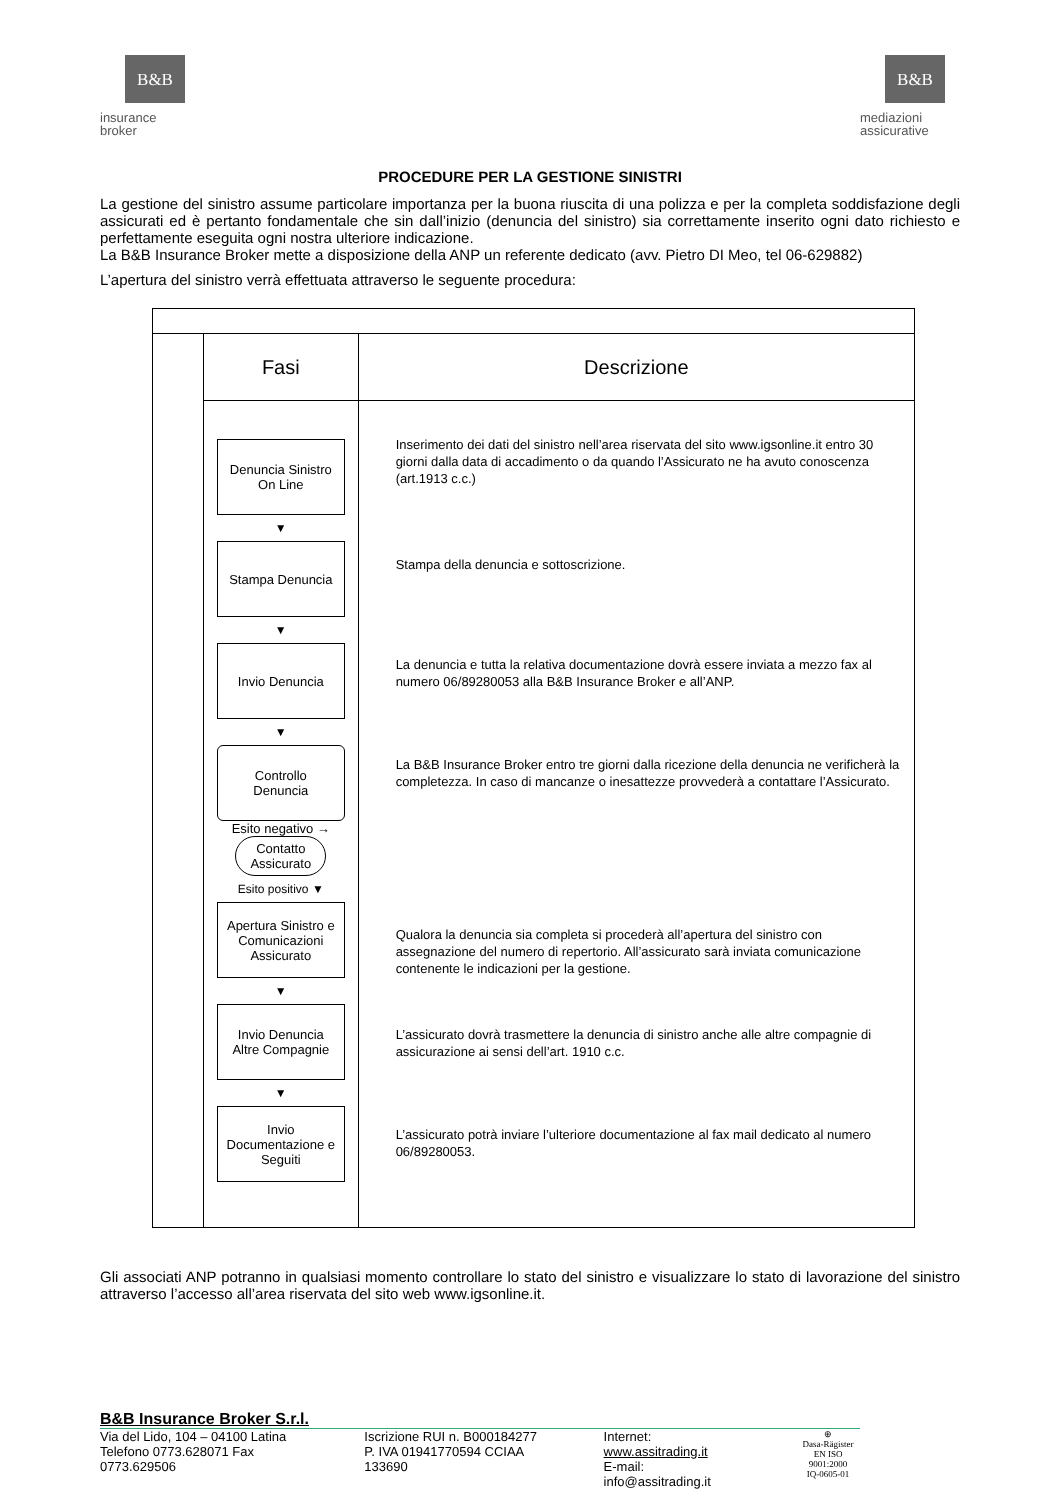B&B
insurance
broker
B&B
mediazioni
assicurative
PROCEDURE PER LA GESTIONE SINISTRI
La gestione del sinistro assume particolare importanza per la buona riuscita di una polizza e per la completa soddisfazione degli assicurati ed è pertanto fondamentale che sin dall’inizio (denuncia del sinistro) sia correttamente inserito ogni dato richiesto e perfettamente eseguita ogni nostra ulteriore indicazione.
La B&B Insurance Broker mette a disposizione della ANP un referente dedicato (avv. Pietro DI Meo, tel 06-629882)
L’apertura del sinistro verrà effettuata attraverso le seguente procedura:
| | Fasi | Descrizione |
| | Denuncia Sinistro On Line ▼ Stampa Denuncia ▼ Invio Denuncia ▼ Controllo Denuncia Esito negativo → Contatto Assicurato Esito positivo ▼ Apertura Sinistro e Comunicazioni Assicurato ▼ Invio Denuncia Altre Compagnie ▼ Invio Documentazione e Seguiti | Inserimento dei dati del sinistro nell’area riservata del sito www.igsonline.it entro 30 giorni dalla data di accadimento o da quando l’Assicurato ne ha avuto conoscenza (art.1913 c.c.) Stampa della denuncia e sottoscrizione. La denuncia e tutta la relativa documentazione dovrà essere inviata a mezzo fax al numero 06/89280053 alla B&B Insurance Broker e all’ANP. La B&B Insurance Broker entro tre giorni dalla ricezione della denuncia ne verificherà la completezza. In caso di mancanze o inesattezze provvederà a contattare l’Assicurato. Qualora la denuncia sia completa si procederà all’apertura del sinistro con assegnazione del numero di repertorio. All’assicurato sarà inviata comunicazione contenente le indicazioni per la gestione. L’assicurato dovrà trasmettere la denuncia di sinistro anche alle altre compagnie di assicurazione ai sensi dell’art. 1910 c.c. L’assicurato potrà inviare l’ulteriore documentazione al fax mail dedicato al numero 06/89280053. |
Gli associati ANP potranno in qualsiasi momento controllare lo stato del sinistro e visualizzare lo stato di lavorazione del sinistro attraverso l’accesso all’area riservata del sito web www.igsonline.it.
B&B Insurance Broker S.r.l.
Via del Lido, 104 – 04100 Latina
Telefono 0773.628071 Fax 0773.629506
Iscrizione RUI n. B000184277
P. IVA 01941770594 CCIAA 133690
Internet: www.assitrading.it
E-mail: info@assitrading.it
⊕
Dasa-Rägister
EN ISO 9001:2000
IQ-0605-01